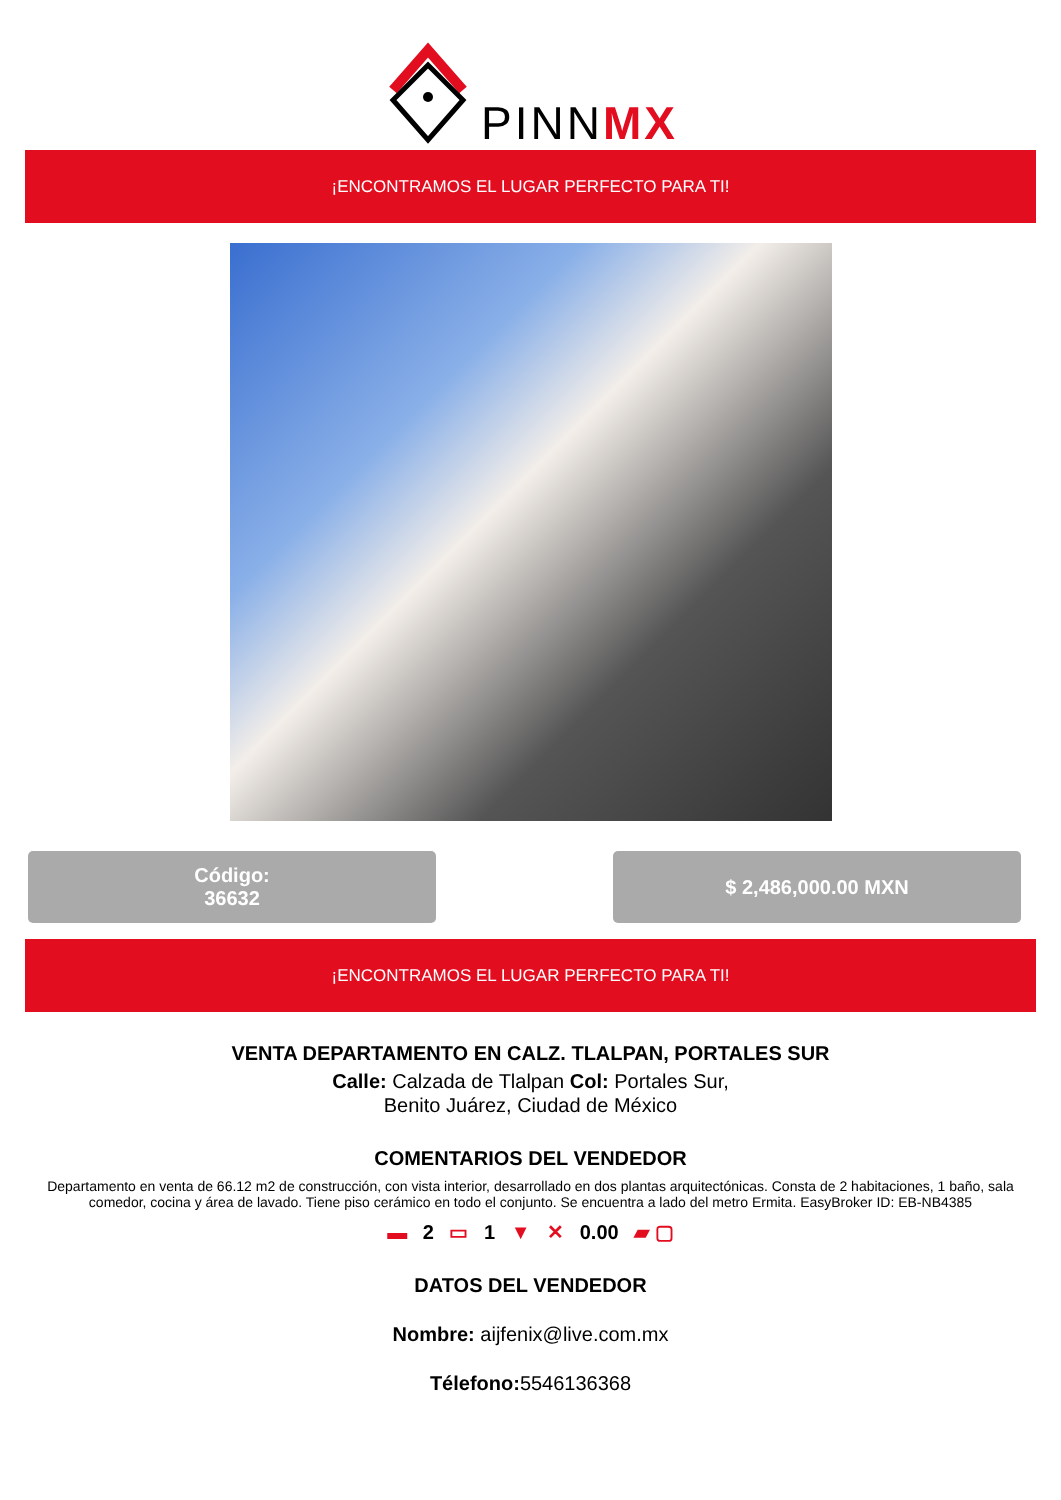PINNMX
¡ENCONTRAMOS EL LUGAR PERFECTO PARA TI!
Código:
36632
$ 2,486,000.00 MXN
¡ENCONTRAMOS EL LUGAR PERFECTO PARA TI!
VENTA DEPARTAMENTO EN CALZ. TLALPAN, PORTALES SUR
Calle: Calzada de Tlalpan Col: Portales Sur,
Benito Juárez, Ciudad de México
COMENTARIOS DEL VENDEDOR
Departamento en venta de 66.12 m2 de construcción, con vista interior, desarrollado en dos plantas arquitectónicas. Consta de 2 habitaciones, 1 baño, sala comedor, cocina y área de lavado. Tiene piso cerámico en todo el conjunto. Se encuentra a lado del metro Ermita. EasyBroker ID: EB-NB4385
▬ 2 ▭ 1 ▼ ✕ 0.00 ▰ ▢
DATOS DEL VENDEDOR
Nombre: aijfenix@live.com.mx
Télefono: 5546136368